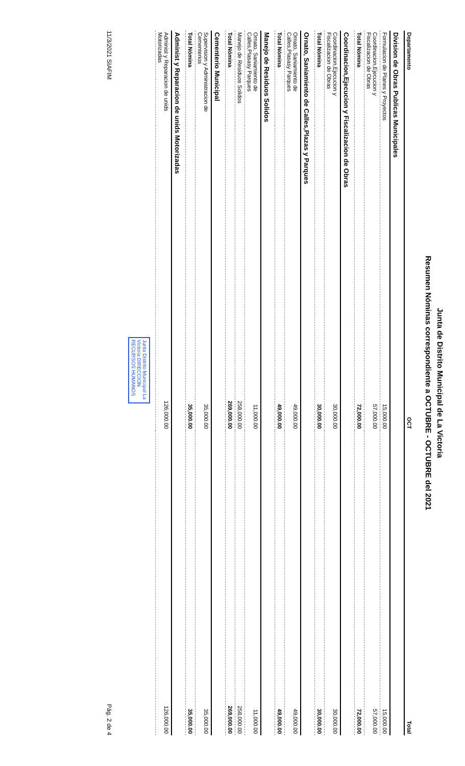Junta de Distrito Municipal de La Victoria
Resumen Nóminas correspondiente a OCTUBRE - OCTUBRE del 2021
| Departamento | OCT | Total |
| --- | --- | --- |
| Division de Obras Publicas Municipales | | |
| Formulacion de Planes y Proyectos | 15,000.00 | 15,000.00 |
| Coordinacion,Ejecucion y Fiscalizacion de Obras | 57,000.00 | 57,000.00 |
| Total Nómina | 72,000.00 | 72,000.00 |
| Coordinacion,Ejecucion y Fiscalizacion de Obras | | |
| Coordinacion,Ejecucion y Fiscalizacion de Obras | 30,000.00 | 30,000.00 |
| Total Nómina | 30,000.00 | 30,000.00 |
| Ornato, Saniamiento de Calles,Plazas y Parques | | |
| Ornato, Saniamiento de Calles,Plasasy Parques | 49,000.00 | 49,000.00 |
| Total Nómina | 49,000.00 | 49,000.00 |
| Manejo de Residuos Solidos | | |
| Ornato, Saniamiento de Calles,Plasasy Parques | 11,000.00 | 11,000.00 |
| Manejo de Residuos Solidos | 258,000.00 | 258,000.00 |
| Total Nómina | 269,000.00 | 269,000.00 |
| Cementerio Municipal | | |
| Supervision y Administracion de Cementerios | 35,000.00 | 35,000.00 |
| Total Nómina | 35,000.00 | 35,000.00 |
| Administ y Reparacion de unids Motorizadas | | |
| Administ y Reparacion de unids Motorizadas | 126,000.00 | 126,000.00 |
Junta Distrito Municipal La Victoria DIRECCION RECURSOS HUMANOS
11/3/2021 SIAFIM Pág. 2 de 4